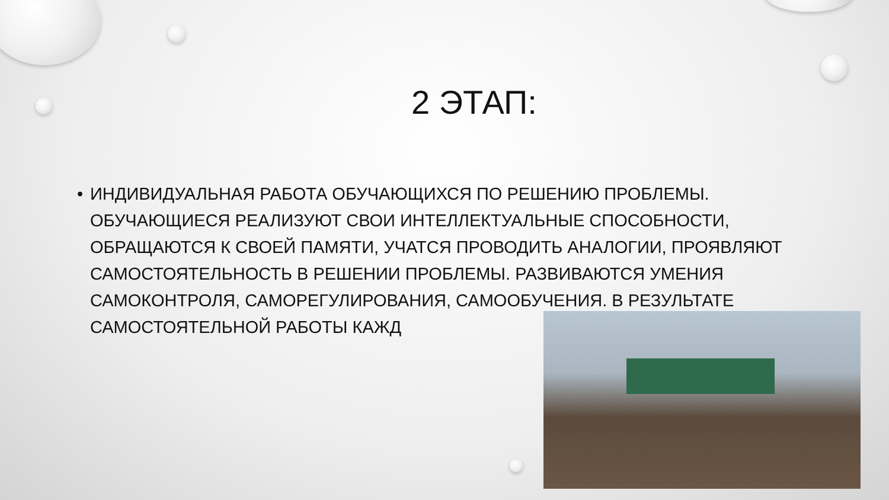2 ЭТАП:
• ИНДИВИДУАЛЬНАЯ РАБОТА ОБУЧАЮЩИХСЯ ПО РЕШЕНИЮ ПРОБЛЕМЫ. ОБУЧАЮЩИЕСЯ РЕАЛИЗУЮТ СВОИ ИНТЕЛЛЕКТУАЛЬНЫЕ СПОСОБНОСТИ, ОБРАЩАЮТСЯ К СВОЕЙ ПАМЯТИ, УЧАТСЯ ПРОВОДИТЬ АНАЛОГИИ, ПРОЯВЛЯЮТ САМОСТОЯТЕЛЬНОСТЬ В РЕШЕНИИ ПРОБЛЕМЫ. РАЗВИВАЮТСЯ УМЕНИЯ САМОКОНТРОЛЯ, САМОРЕГУЛИРОВАНИЯ, САМООБУЧЕНИЯ. В РЕЗУЛЬТАТЕ САМОСТОЯТЕЛЬНОЙ РАБОТЫ КАЖД